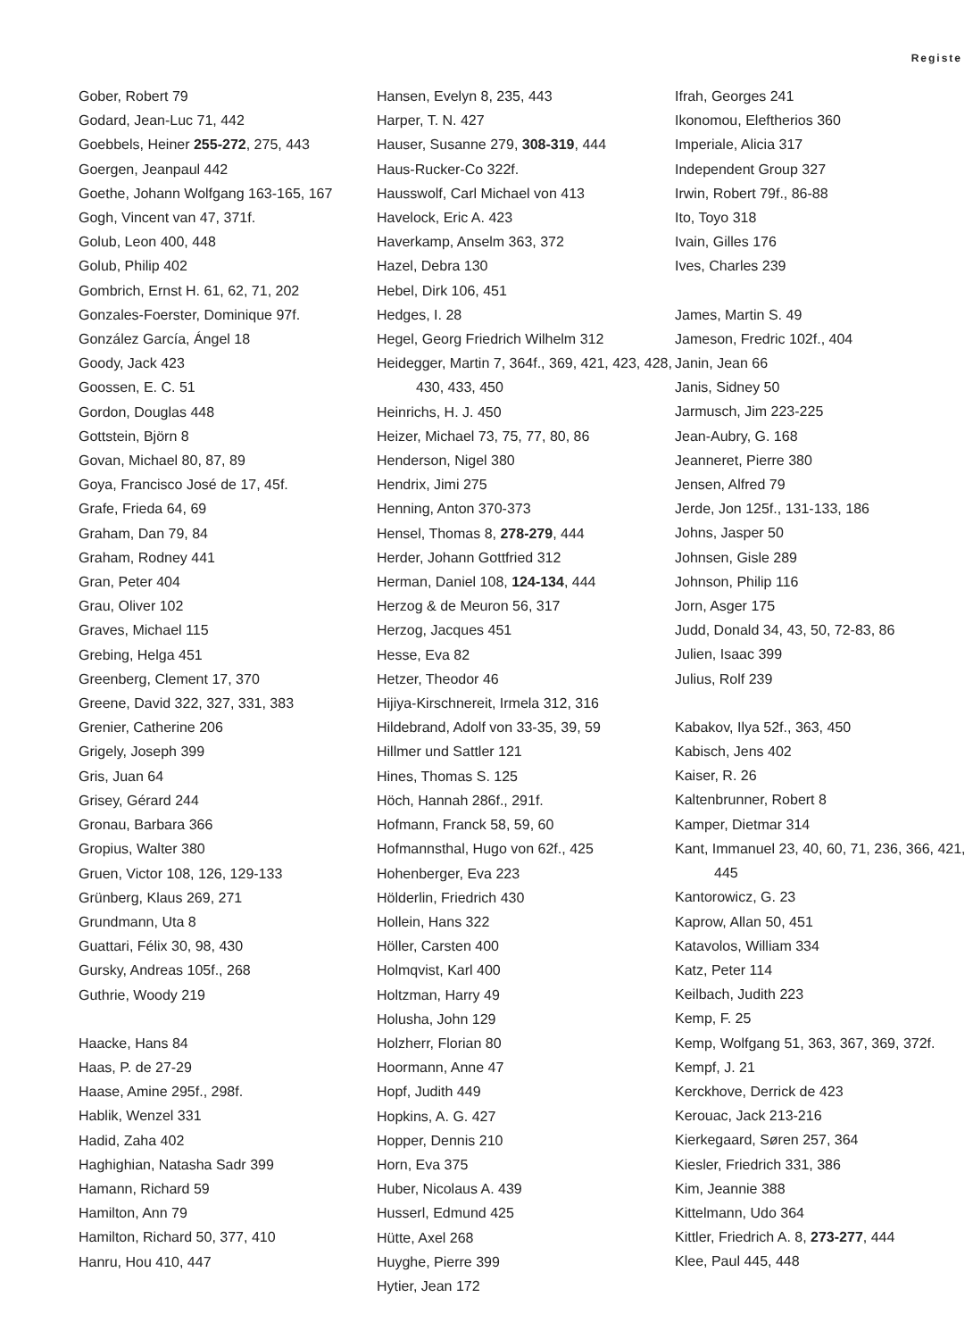Registe
Gober, Robert 79
Godard, Jean-Luc 71, 442
Goebbels, Heiner 255-272, 275, 443
Goergen, Jeanpaul 442
Goethe, Johann Wolfgang 163-165, 167
Gogh, Vincent van 47, 371f.
Golub, Leon 400, 448
Golub, Philip 402
Gombrich, Ernst H. 61, 62, 71, 202
Gonzales-Foerster, Dominique 97f.
González García, Ángel 18
Goody, Jack 423
Goossen, E. C. 51
Gordon, Douglas 448
Gottstein, Björn 8
Govan, Michael 80, 87, 89
Goya, Francisco José de 17, 45f.
Grafe, Frieda 64, 69
Graham, Dan 79, 84
Graham, Rodney 441
Gran, Peter 404
Grau, Oliver 102
Graves, Michael 115
Grebing, Helga 451
Greenberg, Clement 17, 370
Greene, David 322, 327, 331, 383
Grenier, Catherine 206
Grigely, Joseph 399
Gris, Juan 64
Grisey, Gérard 244
Gronau, Barbara 366
Gropius, Walter 380
Gruen, Victor 108, 126, 129-133
Grünberg, Klaus 269, 271
Grundmann, Uta 8
Guattari, Félix 30, 98, 430
Gursky, Andreas 105f., 268
Guthrie, Woody 219
Haacke, Hans 84
Haas, P. de 27-29
Haase, Amine 295f., 298f.
Hablik, Wenzel 331
Hadid, Zaha 402
Haghighian, Natasha Sadr 399
Hamann, Richard 59
Hamilton, Ann 79
Hamilton, Richard 50, 377, 410
Hanru, Hou 410, 447
Hansen, Evelyn 8, 235, 443
Harper, T. N. 427
Hauser, Susanne 279, 308-319, 444
Haus-Rucker-Co 322f.
Hausswolf, Carl Michael von 413
Havelock, Eric A. 423
Haverkamp, Anselm 363, 372
Hazel, Debra 130
Hebel, Dirk 106, 451
Hedges, I. 28
Hegel, Georg Friedrich Wilhelm 312
Heidegger, Martin 7, 364f., 369, 421, 423, 428, 430, 433, 450
Heinrichs, H. J. 450
Heizer, Michael 73, 75, 77, 80, 86
Henderson, Nigel 380
Hendrix, Jimi 275
Henning, Anton 370-373
Hensel, Thomas 8, 278-279, 444
Herder, Johann Gottfried 312
Herman, Daniel 108, 124-134, 444
Herzog & de Meuron 56, 317
Herzog, Jacques 451
Hesse, Eva 82
Hetzer, Theodor 46
Hijiya-Kirschnereit, Irmela 312, 316
Hildebrand, Adolf von 33-35, 39, 59
Hillmer und Sattler 121
Hines, Thomas S. 125
Höch, Hannah 286f., 291f.
Hofmann, Franck 58, 59, 60
Hofmannsthal, Hugo von 62f., 425
Hohenberger, Eva 223
Hölderlin, Friedrich 430
Hollein, Hans 322
Höller, Carsten 400
Holmqvist, Karl 400
Holtzman, Harry 49
Holusha, John 129
Holzherr, Florian 80
Hoormann, Anne 47
Hopf, Judith 449
Hopkins, A. G. 427
Hopper, Dennis 210
Horn, Eva 375
Huber, Nicolaus A. 439
Husserl, Edmund 425
Hütte, Axel 268
Huyghe, Pierre 399
Hytier, Jean 172
Ifrah, Georges 241
Ikonomou, Eleftherios 360
Imperiale, Alicia 317
Independent Group 327
Irwin, Robert 79f., 86-88
Ito, Toyo 318
Ivain, Gilles 176
Ives, Charles 239
James, Martin S. 49
Jameson, Fredric 102f., 404
Janin, Jean 66
Janis, Sidney 50
Jarmusch, Jim 223-225
Jean-Aubry, G. 168
Jeanneret, Pierre 380
Jensen, Alfred 79
Jerde, Jon 125f., 131-133, 186
Johns, Jasper 50
Johnsen, Gisle 289
Johnson, Philip 116
Jorn, Asger 175
Judd, Donald 34, 43, 50, 72-83, 86
Julien, Isaac 399
Julius, Rolf 239
Kabakov, Ilya 52f., 363, 450
Kabisch, Jens 402
Kaiser, R. 26
Kaltenbrunner, Robert 8
Kamper, Dietmar 314
Kant, Immanuel 23, 40, 60, 71, 236, 366, 421, 445
Kantorowicz, G. 23
Kaprow, Allan 50, 451
Katavolos, William 334
Katz, Peter 114
Keilbach, Judith 223
Kemp, F. 25
Kemp, Wolfgang 51, 363, 367, 369, 372f.
Kempf, J. 21
Kerckhove, Derrick de 423
Kerouac, Jack 213-216
Kierkegaard, Søren 257, 364
Kiesler, Friedrich 331, 386
Kim, Jeannie 388
Kittelmann, Udo 364
Kittler, Friedrich A. 8, 273-277, 444
Klee, Paul 445, 448